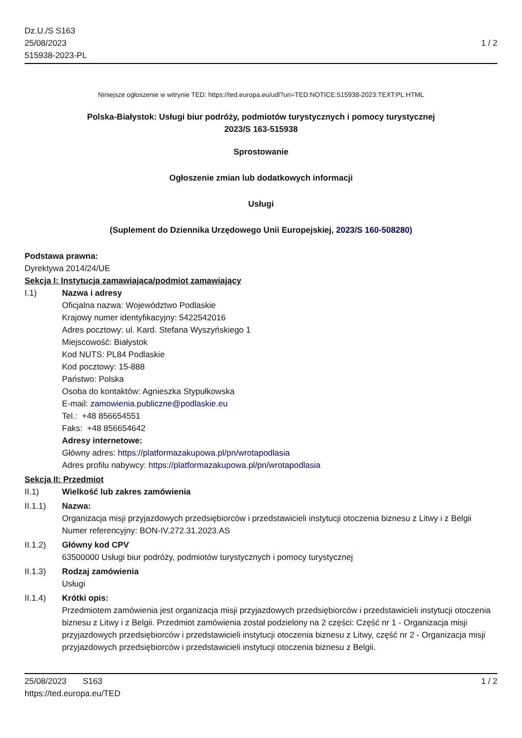Dz.U./S S163
25/08/2023
515938-2023-PL
1 / 2
Niniejsze ogłoszenie w witrynie TED: https://ted.europa.eu/udl?uri=TED:NOTICE:515938-2023:TEXT:PL:HTML
Polska-Białystok: Usługi biur podróży, podmiotów turystycznych i pomocy turystycznej
2023/S 163-515938
Sprostowanie
Ogłoszenie zmian lub dodatkowych informacji
Usługi
(Suplement do Dziennika Urzędowego Unii Europejskiej, 2023/S 160-508280)
Podstawa prawna:
Dyrektywa 2014/24/UE
Sekcja I: Instytucja zamawiająca/podmiot zamawiający
I.1) Nazwa i adresy
Oficjalna nazwa: Województwo Podlaskie
Krajowy numer identyfikacyjny: 5422542016
Adres pocztowy: ul. Kard. Stefana Wyszyńskiego 1
Miejscowość: Białystok
Kod NUTS: PL84 Podlaskie
Kod pocztowy: 15-888
Państwo: Polska
Osoba do kontaktów: Agnieszka Stypułkowska
E-mail: zamowienia.publiczne@podlaskie.eu
Tel.: +48 856654551
Faks: +48 856654642
Adresy internetowe:
Główny adres: https://platformazakupowa.pl/pn/wrotapodlasia
Adres profilu nabywcy: https://platformazakupowa.pl/pn/wrotapodlasia
Sekcja II: Przedmiot
II.1) Wielkość lub zakres zamówienia
II.1.1) Nazwa:
Organizacja misji przyjazdowych przedsiębiorców i przedstawicieli instytucji otoczenia biznesu z Litwy i z Belgii
Numer referencyjny: BON-IV.272.31.2023.AS
II.1.2) Główny kod CPV
63500000 Usługi biur podróży, podmiotów turystycznych i pomocy turystycznej
II.1.3) Rodzaj zamówienia
Usługi
II.1.4) Krótki opis:
Przedmiotem zamówienia jest organizacja misji przyjazdowych przedsiębiorców i przedstawicieli instytucji otoczenia biznesu z Litwy i z Belgii. Przedmiot zamówienia został podzielony na 2 części: Część nr 1 - Organizacja misji przyjazdowych przedsiębiorców i przedstawicieli instytucji otoczenia biznesu z Litwy, część nr 2 - Organizacja misji przyjazdowych przedsiębiorców i przedstawicieli instytucji otoczenia biznesu z Belgii.
25/08/2023 S163
https://ted.europa.eu/TED
1 / 2